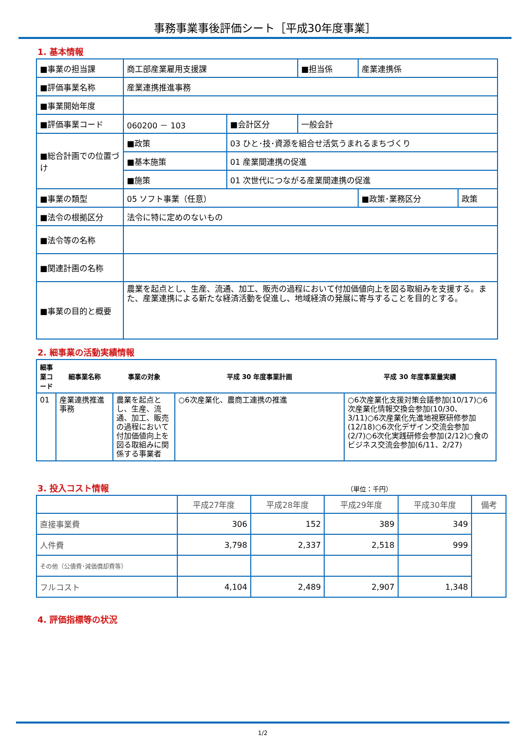事務事業事後評価シート［平成30年度事業］
1. 基本情報
| ■事業の担当課 | 商工部産業雇用支援課 | | ■担当係 | 産業連携係 | |
| ■評価事業名称 | 産業連携推進事務 | | | | |
| ■事業開始年度 | | | | | |
| ■評価事業コード | 060200 － 103 | ■会計区分 | 一般会計 | | |
| ■総合計画での位置づけ | ■政策 | 03 ひと･技･資源を組合せ活気うまれるまちづくり | | | |
| | ■基本施策 | 01 産業間連携の促進 | | | |
| | ■施策 | 01 次世代につながる産業間連携の促進 | | | |
| ■事業の類型 | 05 ソフト事業（任意） | | | ■政策･業務区分 | 政策 |
| ■法令の根拠区分 | 法令に特に定めのないもの | | | | |
| ■法令等の名称 | | | | | |
| ■関連計画の名称 | | | | | |
| ■事業の目的と概要 | 農業を起点とし、生産、流通、加工、販売の過程において付加価値向上を図る取組みを支援する。また、産業連携による新たな経済活動を促進し、地域経済の発展に寄与することを目的とする。 | | | | |
2. 細事業の活動実績情報
| 細事業コード | 細事業名称 | 事業の対象 | 平成 30 年度事業計画 | 平成 30 年度事業量実績 |
| --- | --- | --- | --- | --- |
| 01 | 産業連携推進事務 | 農業を起点とし、生産、流通、加工、販売の過程において付加価値向上を図る取組みに関係する事業者 | ○6次産業化、農商工連携の推進 | ○6次産業化支援対策会議参加(10/17)○6次産業化情報交換会参加(10/30、3/11)○6次産業化先進地視察研修参加(12/18)○6次化デザイン交流会参加(2/7)○6次化実践研修会参加(2/12)○食のビジネス交流会参加(6/11、2/27) |
3. 投入コスト情報 （単位：千円）
| | 平成27年度 | 平成28年度 | 平成29年度 | 平成30年度 | 備考 |
| --- | --- | --- | --- | --- | --- |
| 直接事業費 | 306 | 152 | 389 | 349 | |
| 人件費 | 3,798 | 2,337 | 2,518 | 999 | |
| その他（公債費･減価償却費等） | | | | | |
| フルコスト | 4,104 | 2,489 | 2,907 | 1,348 | |
4. 評価指標等の状況
1/2